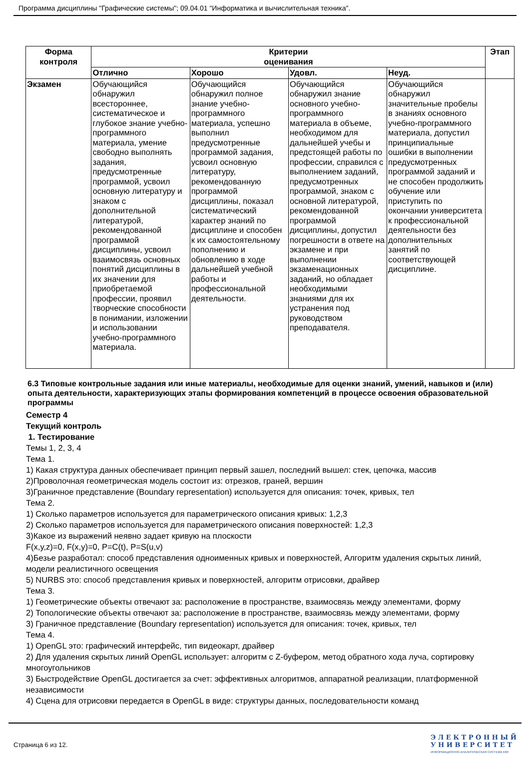Программа дисциплины "Графические системы"; 09.04.01 "Информатика и вычислительная техника".
| Форма контроля | Критерии оценивания | | | | Этап |
| --- | --- | --- | --- | --- | --- |
| | Отлично | Хорошо | Удовл. | Неуд. | |
| Экзамен | Обучающийся обнаружил всестороннее, систематическое и глубокое знание учебно-программного материала, умение свободно выполнять задания, предусмотренные программой, усвоил основную литературу и знаком с дополнительной литературой, рекомендованной программой дисциплины, усвоил взаимосвязь основных понятий дисциплины в их значении для приобретаемой профессии, проявил творческие способности в понимании, изложении и использовании учебно-программного материала. | Обучающийся обнаружил полное знание учебно-программного материала, успешно выполнил предусмотренные программой задания, усвоил основную литературу, рекомендованную программой дисциплины, показал систематический характер знаний по дисциплине и способен к их самостоятельному пополнению и обновлению в ходе дальнейшей учебной работы и профессиональной деятельности. | Обучающийся обнаружил знание основного учебно-программного материала в объеме, необходимом для дальнейшей учебы и предстоящей работы по профессии, справился с выполнением заданий, предусмотренных программой, знаком с основной литературой, рекомендованной программой дисциплины, допустил погрешности в ответе на экзамене и при выполнении экзаменационных заданий, но обладает необходимыми знаниями для их устранения под руководством преподавателя. | Обучающийся обнаружил значительные пробелы в знаниях основного учебно-программного материала, допустил принципиальные ошибки в выполнении предусмотренных программой заданий и не способен продолжить обучение или приступить по окончании университета к профессиональной деятельности без дополнительных занятий по соответствующей дисциплине. | |
6.3 Типовые контрольные задания или иные материалы, необходимые для оценки знаний, умений, навыков и (или) опыта деятельности, характеризующих этапы формирования компетенций в процессе освоения образовательной программы
Семестр 4
Текущий контроль
1. Тестирование
Темы 1, 2, 3, 4
Тема 1.
1) Какая структура данных обеспечивает принцип первый зашел, последний вышел: стек, цепочка, массив
2)Проволочная геометрическая модель состоит из: отрезков, граней, вершин
3)Граничное представление (Boundary representation) используется для описания: точек, кривых, тел
Тема 2.
1) Сколько параметров используется для параметрического описания кривых: 1,2,3
2) Сколько параметров используется для параметрического описания поверхностей: 1,2,3
3)Какое из выражений неявно задает кривую на плоскости
F(x,y,z)=0, F(x,y)=0, P=C(t), P=S(u,v)
4)Безье разработал: способ представления одноименных кривых и поверхностей, Алгоритм удаления скрытых линий, модели реалистичного освещения
5) NURBS это: способ представления кривых и поверхностей, алгоритм отрисовки, драйвер
Тема 3.
1) Геометрические объекты отвечают за: расположение в пространстве, взаимосвязь между элементами, форму
2) Топологические объекты отвечают за: расположение в пространстве, взаимосвязь между элементами, форму
3) Граничное представление (Boundary representation) используется для описания: точек, кривых, тел
Тема 4.
1) OpenGL это: графический интерфейс, тип видеокарт, драйвер
2) Для удаления скрытых линий OpenGL использует: алгоритм с Z-буфером, метод обратного хода луча, сортировку многоугольников
3) Быстродействие OpenGL достигается за счет: эффективных алгоритмов, аппаратной реализации, платформенной независимости
4) Сцена для отрисовки передается в OpenGL в виде: структуры данных, последовательности команд
Страница 6 из 12.
Э Л Е К Т Р О Н Н Ы Й
У Н И В Е Р С И Т Е Т
ИНФОРМАЦИОННО-АНАЛИТИЧЕСКАЯ СИСТЕМА КФУ